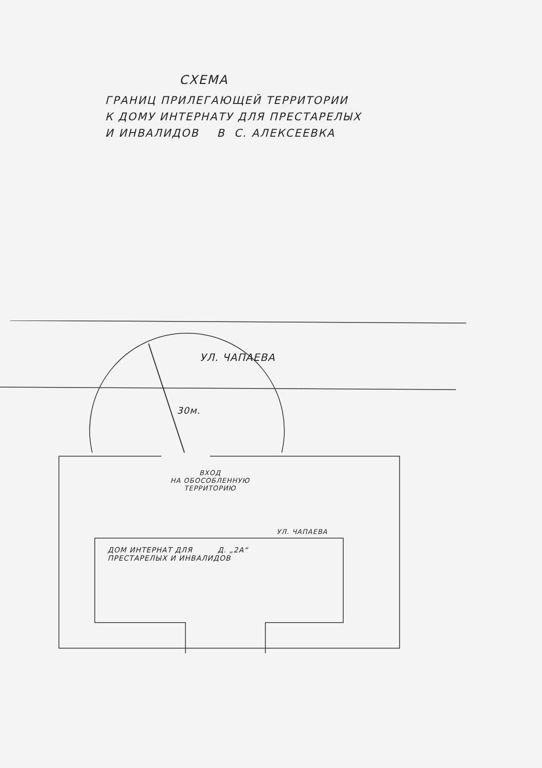СХЕМА
ГРАНИЦ ПРИЛЕГАЮЩЕЙ ТЕРРИТОРИИ
К ДОМУ ИНТЕРНАТУ ДЛЯ ПРЕСТАРЕЛЫХ
И ИНВАЛИДОВ В С. АЛЕКСЕЕВКА
УЛ. ЧАПАЕВА
30м.
ВХОД
НА ОБОСОБЛЕННУЮ
ТЕРРИТОРИЮ
УЛ. ЧАПАЕВА
ДОМ ИНТЕРНАТ ДЛЯ Д. „2А“
ПРЕСТАРЕЛЫХ И ИНВАЛИДОВ